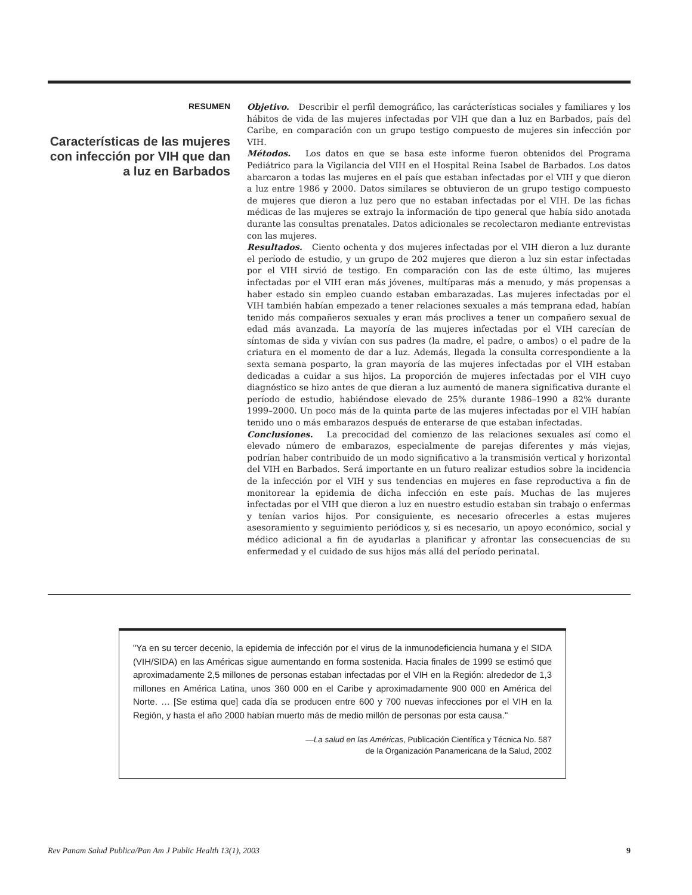RESUMEN
Características de las mujeres con infección por VIH que dan a luz en Barbados
Objetivo. Describir el perfil demográfico, las carácterísticas sociales y familiares y los hábitos de vida de las mujeres infectadas por VIH que dan a luz en Barbados, país del Caribe, en comparación con un grupo testigo compuesto de mujeres sin infección por VIH.
Métodos. Los datos en que se basa este informe fueron obtenidos del Programa Pediátrico para la Vigilancia del VIH en el Hospital Reina Isabel de Barbados. Los datos abarcaron a todas las mujeres en el país que estaban infectadas por el VIH y que dieron a luz entre 1986 y 2000. Datos similares se obtuvieron de un grupo testigo compuesto de mujeres que dieron a luz pero que no estaban infectadas por el VIH. De las fichas médicas de las mujeres se extrajo la información de tipo general que había sido anotada durante las consultas prenatales. Datos adicionales se recolectaron mediante entrevistas con las mujeres.
Resultados. Ciento ochenta y dos mujeres infectadas por el VIH dieron a luz durante el período de estudio, y un grupo de 202 mujeres que dieron a luz sin estar infectadas por el VIH sirvió de testigo. En comparación con las de este último, las mujeres infectadas por el VIH eran más jóvenes, multíparas más a menudo, y más propensas a haber estado sin empleo cuando estaban embarazadas. Las mujeres infectadas por el VIH también habían empezado a tener relaciones sexuales a más temprana edad, habían tenido más compañeros sexuales y eran más proclives a tener un compañero sexual de edad más avanzada. La mayoría de las mujeres infectadas por el VIH carecían de síntomas de sida y vivían con sus padres (la madre, el padre, o ambos) o el padre de la criatura en el momento de dar a luz. Además, llegada la consulta correspondiente a la sexta semana posparto, la gran mayoría de las mujeres infectadas por el VIH estaban dedicadas a cuidar a sus hijos. La proporción de mujeres infectadas por el VIH cuyo diagnóstico se hizo antes de que dieran a luz aumentó de manera significativa durante el período de estudio, habiéndose elevado de 25% durante 1986–1990 a 82% durante 1999–2000. Un poco más de la quinta parte de las mujeres infectadas por el VIH habían tenido uno o más embarazos después de enterarse de que estaban infectadas.
Conclusiones. La precocidad del comienzo de las relaciones sexuales así como el elevado número de embarazos, especialmente de parejas diferentes y más viejas, podrían haber contribuido de un modo significativo a la transmisión vertical y horizontal del VIH en Barbados. Será importante en un futuro realizar estudios sobre la incidencia de la infección por el VIH y sus tendencias en mujeres en fase reproductiva a fin de monitorear la epidemia de dicha infección en este país. Muchas de las mujeres infectadas por el VIH que dieron a luz en nuestro estudio estaban sin trabajo o enfermas y tenían varios hijos. Por consiguiente, es necesario ofrecerles a estas mujeres asesoramiento y seguimiento periódicos y, si es necesario, un apoyo económico, social y médico adicional a fin de ayudarlas a planificar y afrontar las consecuencias de su enfermedad y el cuidado de sus hijos más allá del período perinatal.
"Ya en su tercer decenio, la epidemia de infección por el virus de la inmunodeficiencia humana y el SIDA (VIH/SIDA) en las Américas sigue aumentando en forma sostenida. Hacia finales de 1999 se estimó que aproximadamente 2,5 millones de personas estaban infectadas por el VIH en la Región: alrededor de 1,3 millones en América Latina, unos 360 000 en el Caribe y aproximadamente 900 000 en América del Norte. … [Se estima que] cada día se producen entre 600 y 700 nuevas infecciones por el VIH en la Región, y hasta el año 2000 habían muerto más de medio millón de personas por esta causa."
—La salud en las Américas, Publicación Científica y Técnica No. 587
de la Organización Panamericana de la Salud, 2002
Rev Panam Salud Publica/Pan Am J Public Health 13(1), 2003 9